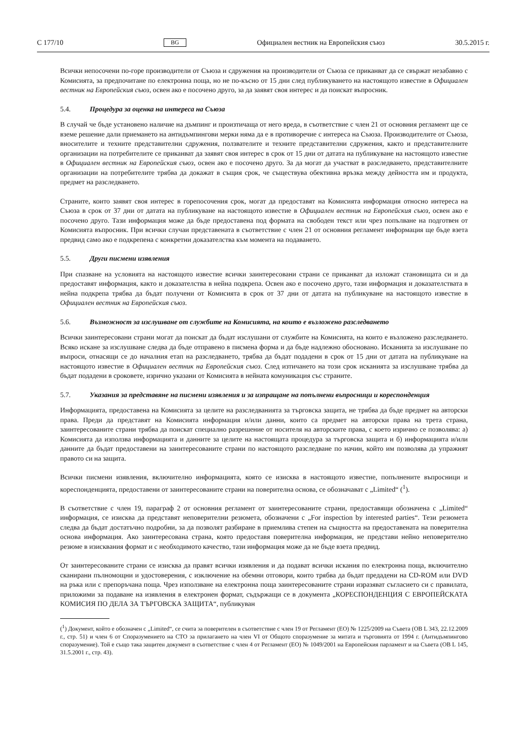C 177/10 BG Официален вестник на Европейския съюз 30.5.2015 г.
Всички непосочени по-горе производители от Съюза и сдружения на производители от Съюза се приканват да се свържат незабавно с Комисията, за предпочитане по електронна поща, но не по-късно от 15 дни след публикуването на настоящото известие в Официален вестник на Европейския съюз, освен ако е посочено друго, за да заявят своя интерес и да поискат въпросник.
5.4. Процедура за оценка на интереса на Съюза
В случай че бъде установено наличие на дъмпинг и произтичаща от него вреда, в съответствие с член 21 от основния регламент ще се вземе решение дали приемането на антидъмпингови мерки няма да е в противоречие с интереса на Съюза. Производителите от Съюза, вносителите и техните представителни сдружения, ползвателите и техните представителни сдружения, както и представителните организации на потребителите се приканват да заявят своя интерес в срок от 15 дни от датата на публикуване на настоящото известие в Официален вестник на Европейския съюз, освен ако е посочено друго. За да могат да участват в разследването, представителните организации на потребителите трябва да докажат в същия срок, че съществува обективна връзка между дейността им и продукта, предмет на разследването.
Страните, които заявят своя интерес в горепосочения срок, могат да предоставят на Комисията информация относно интереса на Съюза в срок от 37 дни от датата на публикуване на настоящото известие в Официален вестник на Европейския съюз, освен ако е посочено друго. Тази информация може да бъде предоставена под формата на свободен текст или чрез попълване на подготвен от Комисията въпросник. При всички случаи представената в съответствие с член 21 от основния регламент информация ще бъде взета предвид само ако е подкрепена с конкретни доказателства към момента на подаването.
5.5. Други писмени изявления
При спазване на условията на настоящото известие всички заинтересовани страни се приканват да изложат становищата си и да предоставят информация, както и доказателства в нейна подкрепа. Освен ако е посочено друго, тази информация и доказателствата в нейна подкрепа трябва да бъдат получени от Комисията в срок от 37 дни от датата на публикуване на настоящото известие в Официален вестник на Европейския съюз.
5.6. Възможност за изслушване от службите на Комисията, на които е възложено разследването
Всички заинтересовани страни могат да поискат да бъдат изслушани от службите на Комисията, на които е възложено разследването. Всяко искане за изслушване следва да бъде отправено в писмена форма и да бъде надлежно обосновано. Исканията за изслушване по въпроси, отнасящи се до началния етап на разследването, трябва да бъдат подадени в срок от 15 дни от датата на публикуване на настоящото известие в Официален вестник на Европейския съюз. След изтичането на този срок исканията за изслушване трябва да бъдат подадени в сроковете, изрично указани от Комисията в нейната комуникация със страните.
5.7. Указания за представяне на писмени изявления и за изпращане на попълнени въпросници и кореспонденция
Информацията, предоставена на Комисията за целите на разследванията за търговска защита, не трябва да бъде предмет на авторски права. Преди да представят на Комисията информация и/или данни, които са предмет на авторски права на трета страна, заинтересованите страни трябва да поискат специално разрешение от носителя на авторските права, с което изрично се позволява: а) Комисията да използва информацията и данните за целите на настоящата процедура за търговска защита и б) информацията и/или данните да бъдат предоставени на заинтересованите страни по настоящото разследване по начин, който им позволява да упражнят правото си на защита.
Всички писмени изявления, включително информацията, която се изисква в настоящото известие, попълнените въпросници и кореспонденцията, предоставени от заинтересованите страни на поверителна основа, се обозначават с „Limited“ (<sup>1</sup>).
В съответствие с член 19, параграф 2 от основния регламент от заинтересованите страни, предоставящи обозначена с „Limited“ информация, се изисква да представят неповерителни резюмета, обозначени с „For inspection by interested parties“. Тези резюмета следва да бъдат достатъчно подробни, за да позволят разбиране в приемлива степен на същността на предоставената на поверителна основа информация. Ако заинтересована страна, която предоставя поверителна информация, не представи нейно неповерително резюме в изисквания формат и с необходимото качество, тази информация може да не бъде взета предвид.
От заинтересованите страни се изисква да правят всички изявления и да подават всички искания по електронна поща, включително сканирани пълномощни и удостоверения, с изключение на обемни отговори, които трябва да бъдат предадени на CD-ROM или DVD на ръка или с препоръчана поща. Чрез използване на електронна поща заинтересованите страни изразяват съгласието си с правилата, приложими за подаване на изявления в електронен формат, съдържащи се в документа „КОРЕСПОНДЕНЦИЯ С ЕВРОПЕЙСКАТА КОМИСИЯ ПО ДЕЛА ЗА ТЪРГОВСКА ЗАЩИТА“, публикуван
(<sup>1</sup>) Документ, който е обозначен с „Limited“, се счита за поверителен в съответствие с член 19 от Регламент (ЕО) № 1225/2009 на Съвета (ОВ L 343, 22.12.2009 г., стр. 51) и член 6 от Споразумението на СТО за прилагането на член VI от Общото споразумение за митата и търговията от 1994 г. (Антидъмпингово споразумение). Той е също така защитен документ в съответствие с член 4 от Регламент (ЕО) № 1049/2001 на Европейския парламент и на Съвета (ОВ L 145, 31.5.2001 г., стр. 43).